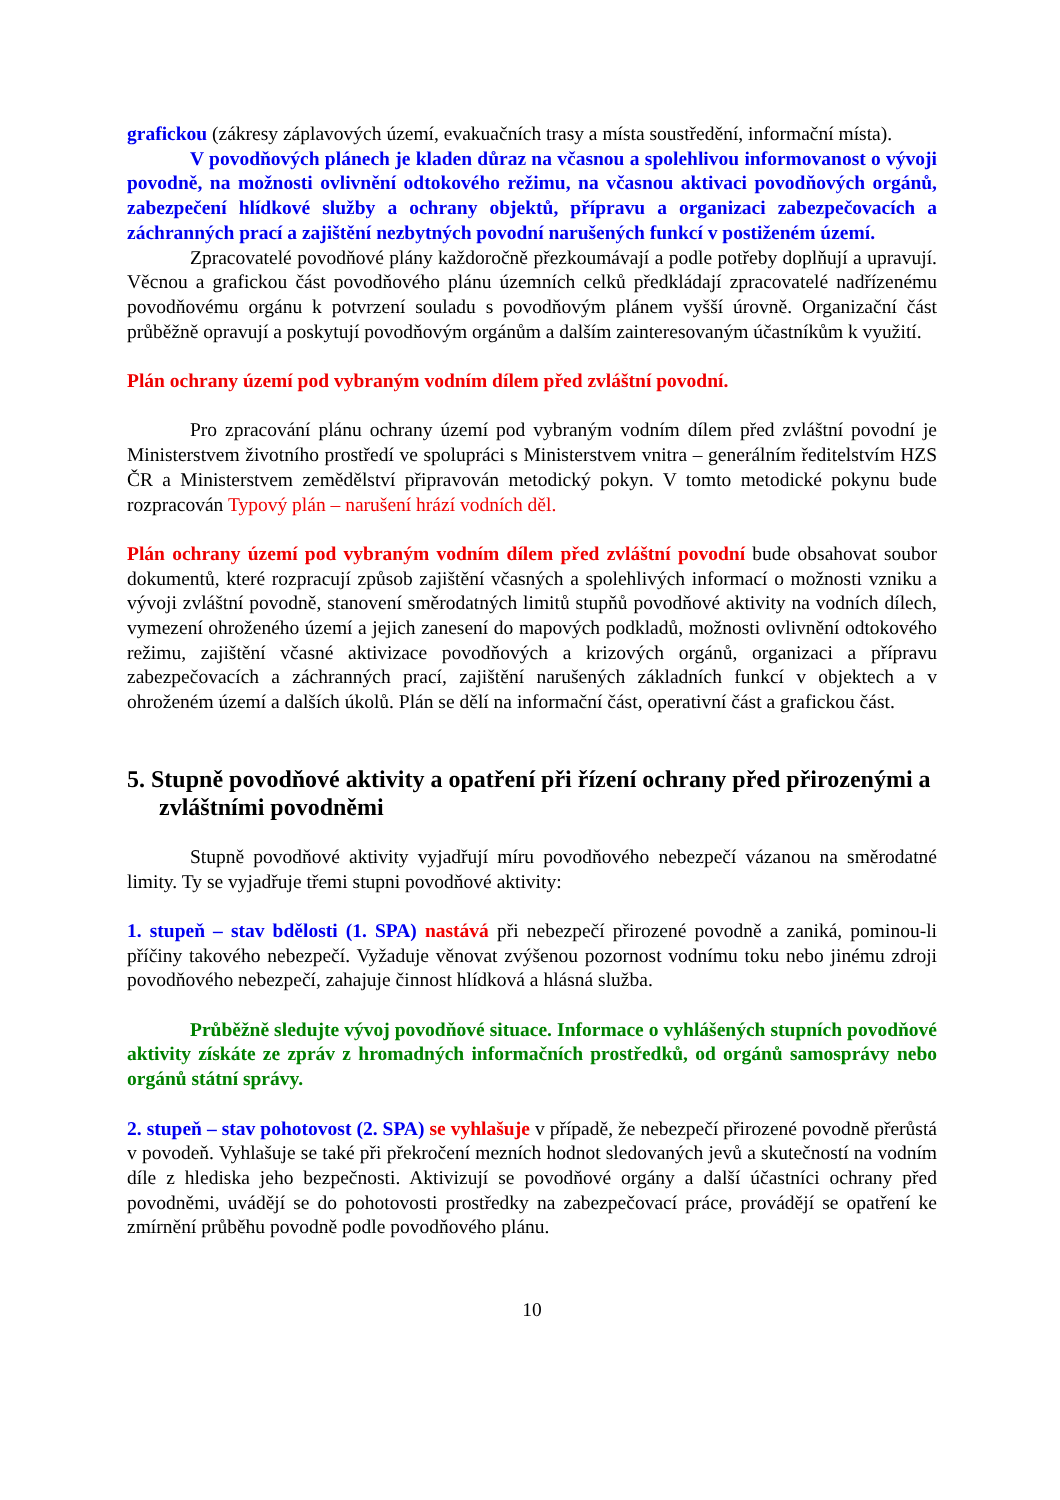grafickou (zákresy záplavových území, evakuačních trasy a místa soustředění, informační místa).
V povodňových plánech je kladen důraz na včasnou a spolehlivou informovanost o vývoji povodně, na možnosti ovlivnění odtokového režimu, na včasnou aktivaci povodňových orgánů, zabezpečení hlídkové služby a ochrany objektů, přípravu a organizaci zabezpečovacích a záchranných prací a zajištění nezbytných povodní narušených funkcí v postiženém území.
Zpracovatelé povodňové plány každoročně přezkoumávají a podle potřeby doplňují a upravují. Věcnou a grafickou část povodňového plánu územních celků předkládají zpracovatelé nadřízenému povodňovému orgánu k potvrzení souladu s povodňovým plánem vyšší úrovně. Organizační část průběžně opravují a poskytují povodňovým orgánům a dalším zainteresovaným účastníkům k využití.
Plán ochrany území pod vybraným vodním dílem před zvláštní povodní.
Pro zpracování plánu ochrany území pod vybraným vodním dílem před zvláštní povodní je Ministerstvem životního prostředí ve spolupráci s Ministerstvem vnitra – generálním ředitelstvím HZS ČR a Ministerstvem zemědělství připravován metodický pokyn. V tomto metodické pokynu bude rozpracován Typový plán – narušení hrází vodních děl.
Plán ochrany území pod vybraným vodním dílem před zvláštní povodní bude obsahovat soubor dokumentů, které rozpracují způsob zajištění včasných a spolehlivých informací o možnosti vzniku a vývoji zvláštní povodně, stanovení směrodatných limitů stupňů povodňové aktivity na vodních dílech, vymezení ohroženého území a jejich zanesení do mapových podkladů, možnosti ovlivnění odtokového režimu, zajištění včasné aktivizace povodňových a krizových orgánů, organizaci a přípravu zabezpečovacích a záchranných prací, zajištění narušených základních funkcí v objektech a v ohroženém území a dalších úkolů. Plán se dělí na informační část, operativní část a grafickou část.
5. Stupně povodňové aktivity a opatření při řízení ochrany před přirozenými a zvláštními povodněmi
Stupně povodňové aktivity vyjadřují míru povodňového nebezpečí vázanou na směrodatné limity. Ty se vyjadřuje třemi stupni povodňové aktivity:
1. stupeň – stav bdělosti (1. SPA) nastává při nebezpečí přirozené povodně a zaniká, pominou-li příčiny takového nebezpečí. Vyžaduje věnovat zvýšenou pozornost vodnímu toku nebo jinému zdroji povodňového nebezpečí, zahajuje činnost hlídková a hlásná služba.
Průběžně sledujte vývoj povodňové situace. Informace o vyhlášených stupních povodňové aktivity získáte ze zpráv z hromadných informačních prostředků, od orgánů samosprávy nebo orgánů státní správy.
2. stupeň – stav pohotovost (2. SPA) se vyhlašuje v případě, že nebezpečí přirozené povodně přerůstá v povodeň. Vyhlašuje se také při překročení mezních hodnot sledovaných jevů a skutečností na vodním díle z hlediska jeho bezpečnosti. Aktivizují se povodňové orgány a další účastníci ochrany před povodněmi, uvádějí se do pohotovosti prostředky na zabezpečovací práce, provádějí se opatření ke zmírnění průběhu povodně podle povodňového plánu.
10